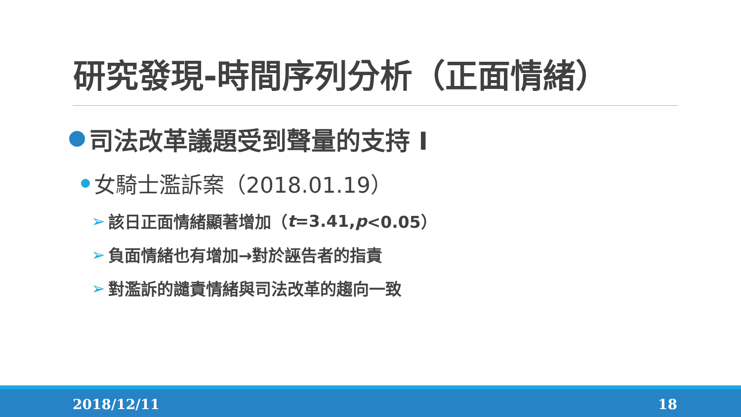研究發現-時間序列分析（正面情緒）
司法改革議題受到聲量的支持 I
女騎士濫訴案（2018.01.19）
➢ 該日正面情緒顯著增加（ t =3.41, p <0.05）
➢ 負面情緒也有增加→對於誣告者的指責
➢ 對濫訴的譴責情緒與司法改革的趨向一致
2018/12/11 18